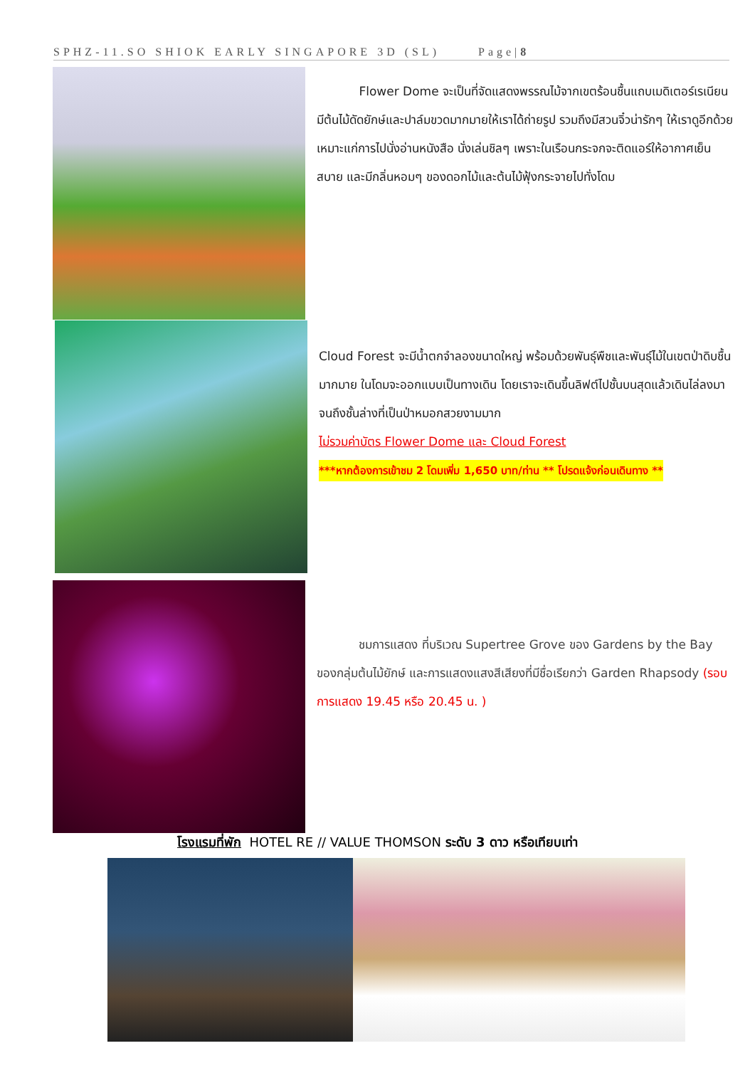SPHZ-11.SO SHIOK EARLY SINGAPORE 3D (SL) Page|8
Flower Dome จะเป็นที่จัดแสดงพรรณไม้จากเขตร้อนชื้นแถบเมดิเตอร์เรเนียน มีต้นไม้ดัดยักษ์และปาล์มขวดมากมายให้เราได้ถ่ายรูป รวมถึงมีสวนจิ๋วน่ารักๆ ให้เราดูอีกด้วย เหมาะแก่การไปนั่งอ่านหนังสือ นั่งเล่นชิลๆ เพราะในเรือนกระจกจะติดแอร์ให้อากาศเย็นสบาย และมีกลิ่นหอมๆ ของดอกไม้และต้นไม้ฟุ้งกระจายไปทั่งโดม
Cloud Forest จะมีน้ำตกจำลองขนาดใหญ่ พร้อมด้วยพันธุ์พืชและพันธุ์ไม้ในเขตป่าดิบชื้นมากมาย ในโดมจะออกแบบเป็นทางเดิน โดยเราจะเดินขึ้นลิฟต์ไปชั้นบนสุดแล้วเดินไล่ลงมาจนถึงชั้นล่างที่เป็นป่าหมอกสวยงามมาก
ไม่รวมค่าบัตร Flower Dome และ Cloud Forest
***หากต้องการเข้าชม 2 โดมเพิ่ม 1,650 บาท/ท่าน ** โปรดแจ้งก่อนเดินทาง **
ชมการแสดง ที่บริเวณ Supertree Grove ของ Gardens by the Bay ของกลุ่มต้นไม้ยักษ์ และการแสดงแสงสีเสียงที่มีชื่อเรียกว่า Garden Rhapsody (รอบการแสดง 19.45 หรือ 20.45 น. )
โรงแรมที่พัก HOTEL RE // VALUE THOMSON ระดับ 3 ดาว หรือเทียบเท่า